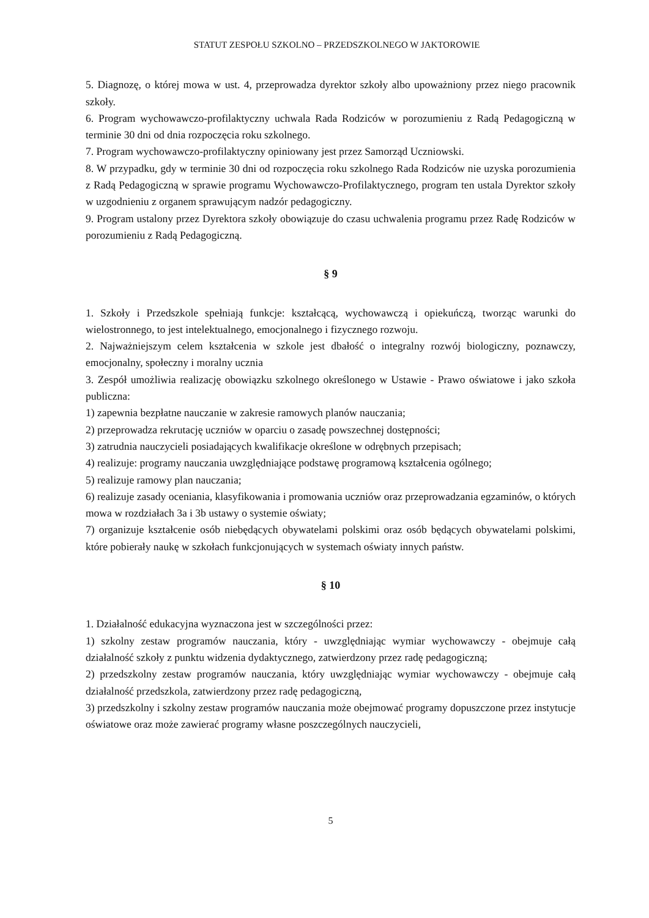STATUT ZESPOŁU SZKOLNO – PRZEDSZKOLNEGO W JAKTOROWIE
5. Diagnozę, o której mowa w ust. 4, przeprowadza dyrektor szkoły albo upoważniony przez niego pracownik szkoły.
6. Program wychowawczo-profilaktyczny uchwala Rada Rodziców w porozumieniu z Radą Pedagogiczną w terminie 30 dni od dnia rozpoczęcia roku szkolnego.
7. Program wychowawczo-profilaktyczny opiniowany jest przez Samorząd Uczniowski.
8. W przypadku, gdy w terminie 30 dni od rozpoczęcia roku szkolnego Rada Rodziców nie uzyska porozumienia z Radą Pedagogiczną w sprawie programu Wychowawczo-Profilaktycznego, program ten ustala Dyrektor szkoły w uzgodnieniu z organem sprawującym nadzór pedagogiczny.
9. Program ustalony przez Dyrektora szkoły obowiązuje do czasu uchwalenia programu przez Radę Rodziców w porozumieniu z Radą Pedagogiczną.
§ 9
1. Szkoły i Przedszkole spełniają funkcje: kształcącą, wychowawczą i opiekuńczą, tworząc warunki do wielostronnego, to jest intelektualnego, emocjonalnego i fizycznego rozwoju.
2. Najważniejszym celem kształcenia w szkole jest dbałość o integralny rozwój biologiczny, poznawczy, emocjonalny, społeczny i moralny ucznia
3. Zespół umożliwia realizację obowiązku szkolnego określonego w Ustawie - Prawo oświatowe i jako szkoła publiczna:
1) zapewnia bezpłatne nauczanie w zakresie ramowych planów nauczania;
2) przeprowadza rekrutację uczniów w oparciu o zasadę powszechnej dostępności;
3) zatrudnia nauczycieli posiadających kwalifikacje określone w odrębnych przepisach;
4) realizuje: programy nauczania uwzględniające podstawę programową kształcenia ogólnego;
5) realizuje ramowy plan nauczania;
6) realizuje zasady oceniania, klasyfikowania i promowania uczniów oraz przeprowadzania egzaminów, o których mowa w rozdziałach 3a i 3b ustawy o systemie oświaty;
7) organizuje kształcenie osób niebędących obywatelami polskimi oraz osób będących obywatelami polskimi, które pobierały naukę w szkołach funkcjonujących w systemach oświaty innych państw.
§ 10
1. Działalność edukacyjna wyznaczona jest w szczególności przez:
1) szkolny zestaw programów nauczania, który - uwzględniając wymiar wychowawczy - obejmuje całą działalność szkoły z punktu widzenia dydaktycznego, zatwierdzony przez radę pedagogiczną;
2) przedszkolny zestaw programów nauczania, który uwzględniając wymiar wychowawczy - obejmuje całą działalność przedszkola, zatwierdzony przez radę pedagogiczną,
3) przedszkolny i szkolny zestaw programów nauczania może obejmować programy dopuszczone przez instytucje oświatowe oraz może zawierać programy własne poszczególnych nauczycieli,
5